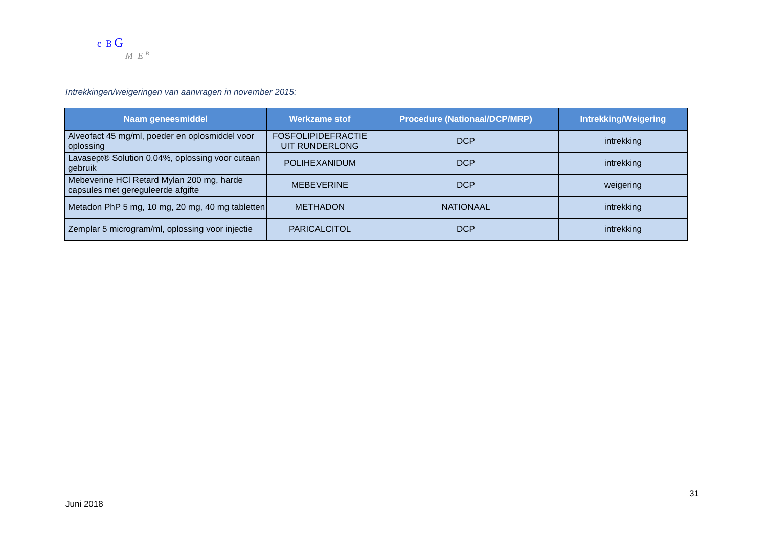c B G
M E <sup>B</sup>
Intrekkingen/weigeringen van aanvragen in november 2015:
| Naam geneesmiddel | Werkzame stof | Procedure (Nationaal/DCP/MRP) | Intrekking/Weigering |
| --- | --- | --- | --- |
| Alveofact 45 mg/ml, poeder en oplosmiddel voor oplossing | FOSFOLIPIDEFRACTIE UIT RUNDERLONG | DCP | intrekking |
| Lavasept® Solution 0.04%, oplossing voor cutaan gebruik | POLIHEXANIDUM | DCP | intrekking |
| Mebeverine HCl Retard Mylan 200 mg, harde capsules met gereguleerde afgifte | MEBEVERINE | DCP | weigering |
| Metadon PhP 5 mg, 10 mg, 20 mg, 40 mg tabletten | METHADON | NATIONAAL | intrekking |
| Zemplar 5 microgram/ml, oplossing voor injectie | PARICALCITOL | DCP | intrekking |
31
Juni 2018